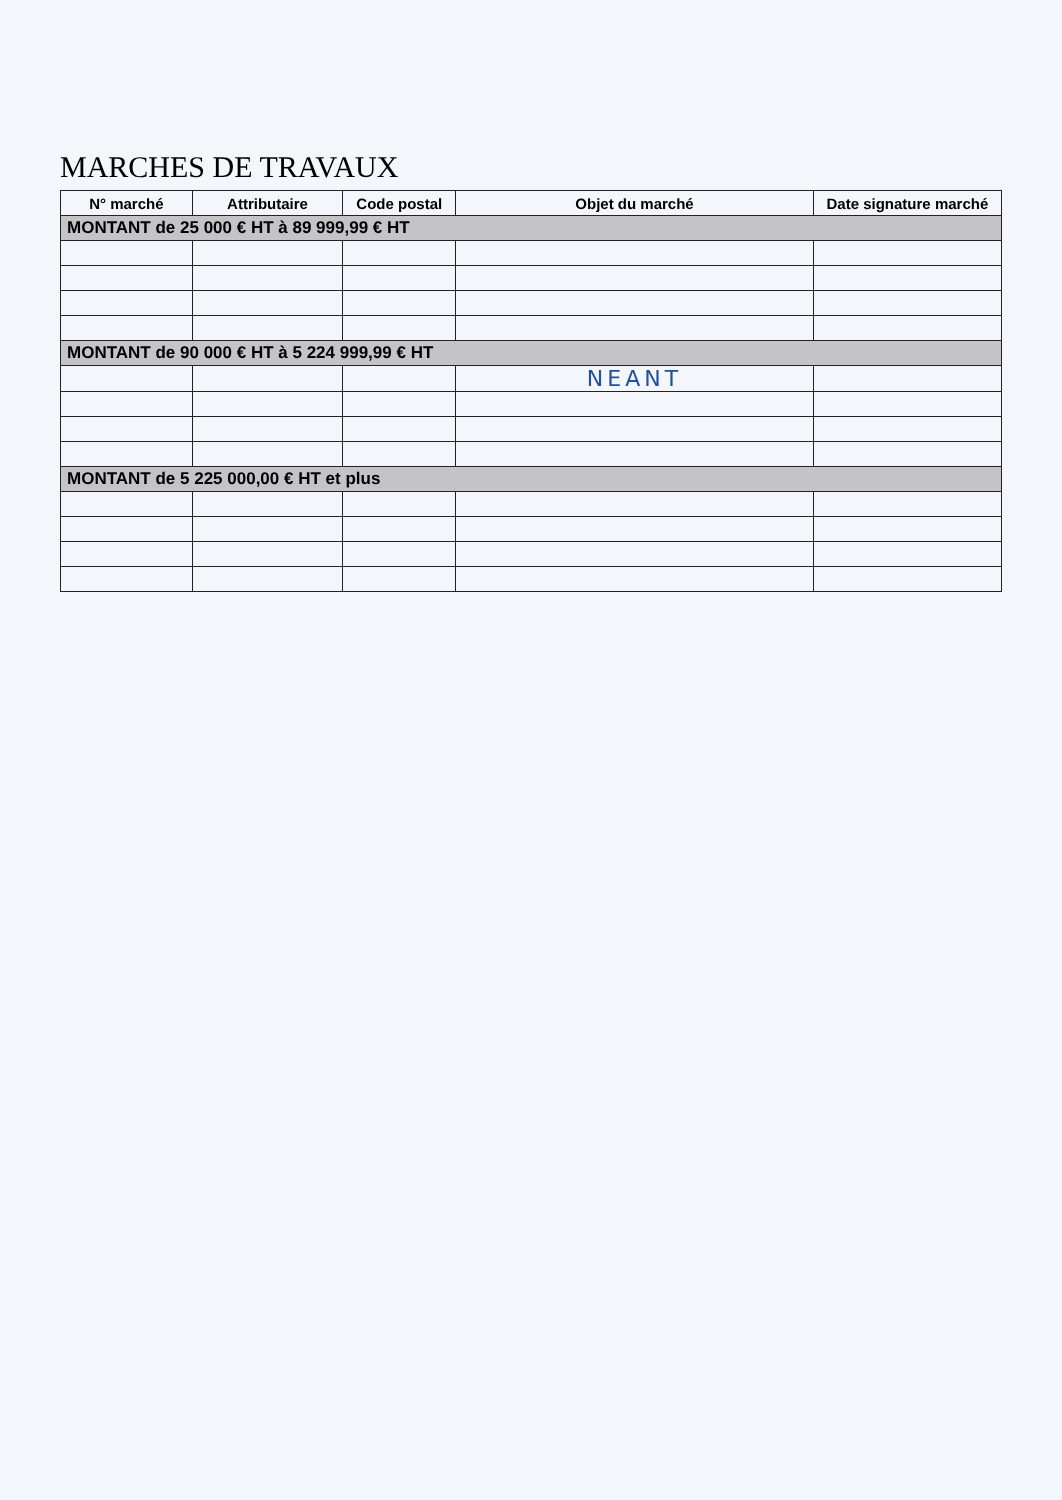MARCHES DE TRAVAUX
| N° marché | Attributaire | Code postal | Objet du marché | Date signature marché |
| --- | --- | --- | --- | --- |
| MONTANT de 25 000 € HT à 89 999,99 € HT | | | | |
| MONTANT de 90 000 € HT à 5 224 999,99 € HT | | | | |
| | | | NEANT | |
| MONTANT de 5 225 000,00 € HT et plus | | | | |